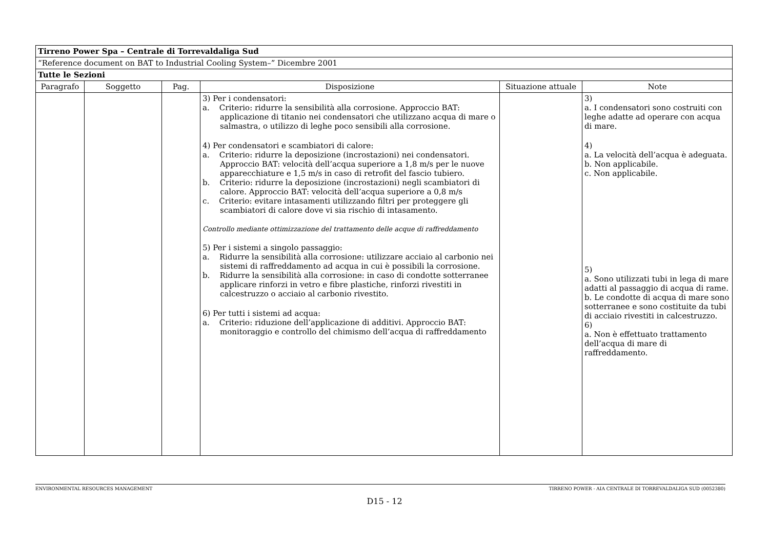| Tirreno Power Spa – Centrale di Torrevaldaliga Sud | | | | | |
| “Reference document on BAT to Industrial Cooling System–” Dicembre 2001 | | | | | |
| Tutte le Sezioni | | | | | |
| Paragrafo | Soggetto | Pag. | Disposizione | Situazione attuale | Note |
| | | | 3) Per i condensatori: a. Criterio: ridurre la sensibilità alla corrosione. Approccio BAT: applicazione di titanio nei condensatori che utilizzano acqua di mare o salmastra, o utilizzo di leghe poco sensibili alla corrosione. 4) Per condensatori e scambiatori di calore: a. Criterio: ridurre la deposizione (incrostazioni) nei condensatori. Approccio BAT: velocità dell’acqua superiore a 1,8 m/s per le nuove apparecchiature e 1,5 m/s in caso di retrofit del fascio tubiero. b. Criterio: ridurre la deposizione (incrostazioni) negli scambiatori di calore. Approccio BAT: velocità dell’acqua superiore a 0,8 m/s c. Criterio: evitare intasamenti utilizzando filtri per proteggere gli scambiatori di calore dove vi sia rischio di intasamento. Controllo mediante ottimizzazione del trattamento delle acque di raffreddamento 5) Per i sistemi a singolo passaggio: a. Ridurre la sensibilità alla corrosione: utilizzare acciaio al carbonio nei sistemi di raffreddamento ad acqua in cui è possibili la corrosione. b. Ridurre la sensibilità alla corrosione: in caso di condotte sotterranee applicare rinforzi in vetro e fibre plastiche, rinforzi rivestiti in calcestruzzo o acciaio al carbonio rivestito. 6) Per tutti i sistemi ad acqua: a. Criterio: riduzione dell’applicazione di additivi. Approccio BAT: monitoraggio e controllo del chimismo dell’acqua di raffreddamento | | 3) a. I condensatori sono costruiti con leghe adatte ad operare con acqua di mare. 4) a. La velocità dell’acqua è adeguata. b. Non applicabile. c. Non applicabile. 5) a. Sono utilizzati tubi in lega di mare adatti al passaggio di acqua di rame. b. Le condotte di acqua di mare sono sotterranee e sono costituite da tubi di acciaio rivestiti in calcestruzzo. 6) a. Non è effettuato trattamento dell’acqua di mare di raffreddamento. |
ENVIRONMENTAL RESOURCES MANAGEMENT TIRRENO POWER - AIA CENTRALE DI TORREVALDALIGA SUD (0052380)
D15 - 12